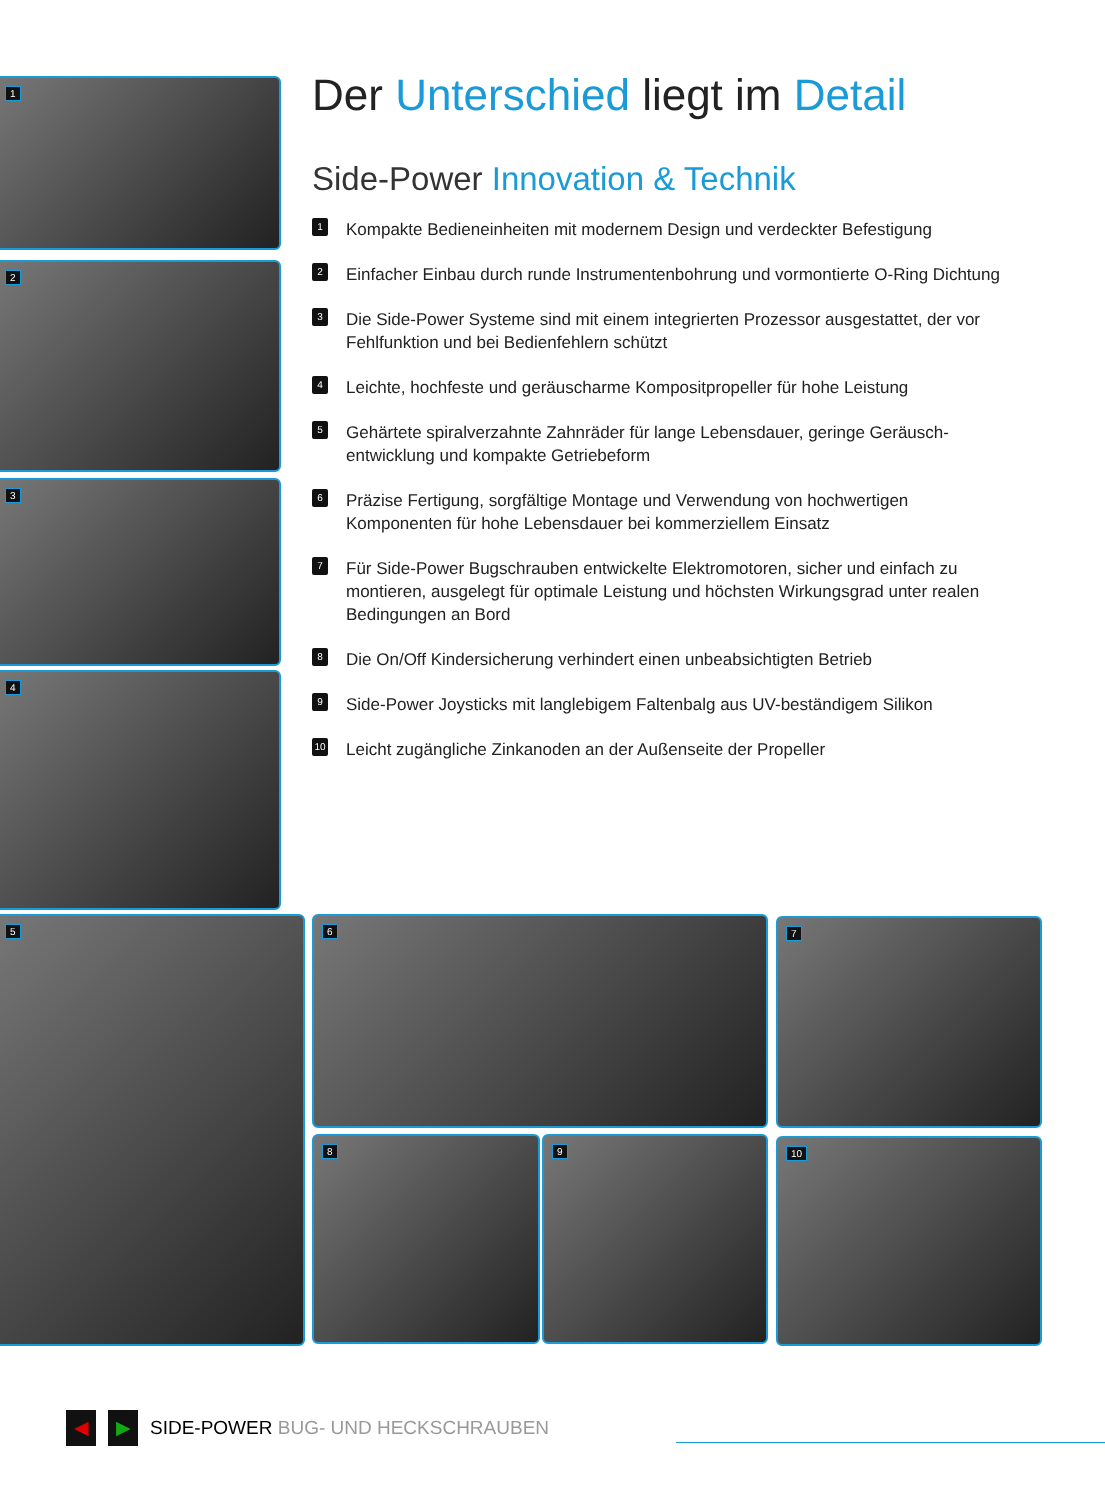1
2
3
4
5 6 7
8 9 10
Der Unterschied liegt im Detail
Side-Power Innovation & Technik
1
Kompakte Bedieneinheiten mit modernem Design und verdeckter Befestigung
2
Einfacher Einbau durch runde Instrumentenbohrung und vormontierte O-Ring Dichtung
3
Die Side-Power Systeme sind mit einem integrierten Prozessor ausgestattet, der vor Fehlfunktion und bei Bedienfehlern schützt
4
Leichte, hochfeste und geräuscharme Kompositpropeller für hohe Leistung
5
Gehärtete spiralverzahnte Zahnräder für lange Lebensdauer, geringe Geräusch-entwicklung und kompakte Getriebeform
6
Präzise Fertigung, sorgfältige Montage und Verwendung von hochwertigen Komponenten für hohe Lebensdauer bei kommerziellem Einsatz
7
Für Side-Power Bugschrauben entwickelte Elektromotoren, sicher und einfach zu montieren, ausgelegt für optimale Leistung und höchsten Wirkungsgrad unter realen Bedingungen an Bord
8
Die On/Off Kindersicherung verhindert einen unbeabsichtigten Betrieb
9
Side-Power Joysticks mit langlebigem Faltenbalg aus UV-beständigem Silikon
10
Leicht zugängliche Zinkanoden an der Außenseite der Propeller
◀ ▶ SIDE-POWER BUG- UND HECKSCHRAUBEN